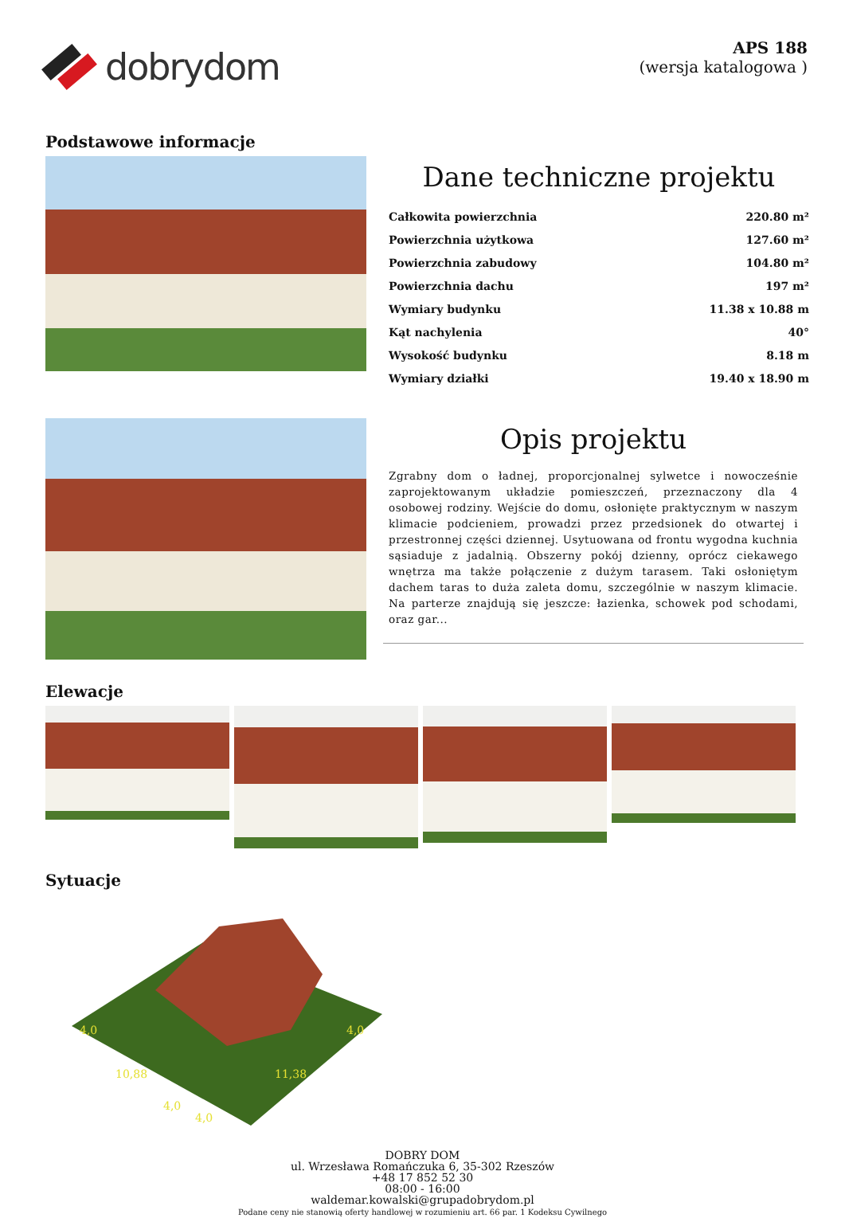dobrydom
APS 188
(wersja katalogowa )
Podstawowe informacje
Dane techniczne projektu
| Całkowita powierzchnia | 220.80 m² |
| Powierzchnia użytkowa | 127.60 m² |
| Powierzchnia zabudowy | 104.80 m² |
| Powierzchnia dachu | 197 m² |
| Wymiary budynku | 11.38 x 10.88 m |
| Kąt nachylenia | 40° |
| Wysokość budynku | 8.18 m |
| Wymiary działki | 19.40 x 18.90 m |
Opis projektu
Zgrabny dom o ładnej, proporcjonalnej sylwetce i nowocześnie zaprojektowanym układzie pomieszczeń, przeznaczony dla 4 osobowej rodziny. Wejście do domu, osłonięte praktycznym w naszym klimacie podcieniem, prowadzi przez przedsionek do otwartej i przestronnej części dziennej. Usytuowana od frontu wygodna kuchnia sąsiaduje z jadalnią. Obszerny pokój dzienny, oprócz ciekawego wnętrza ma także połączenie z dużym tarasem. Taki osłoniętym dachem taras to duża zaleta domu, szczególnie w naszym klimacie. Na parterze znajdują się jeszcze: łazienka, schowek pod schodami, oraz gar...
Elewacje
Sytuacje
4,0
10,88
11,38
4,0
4,0
4,0
DOBRY DOM
ul. Wrzesława Romańczuka 6, 35-302 Rzeszów
+48 17 852 52 30
08:00 - 16:00
waldemar.kowalski@grupadobrydom.pl
Podane ceny nie stanowią oferty handlowej w rozumieniu art. 66 par. 1 Kodeksu Cywilnego